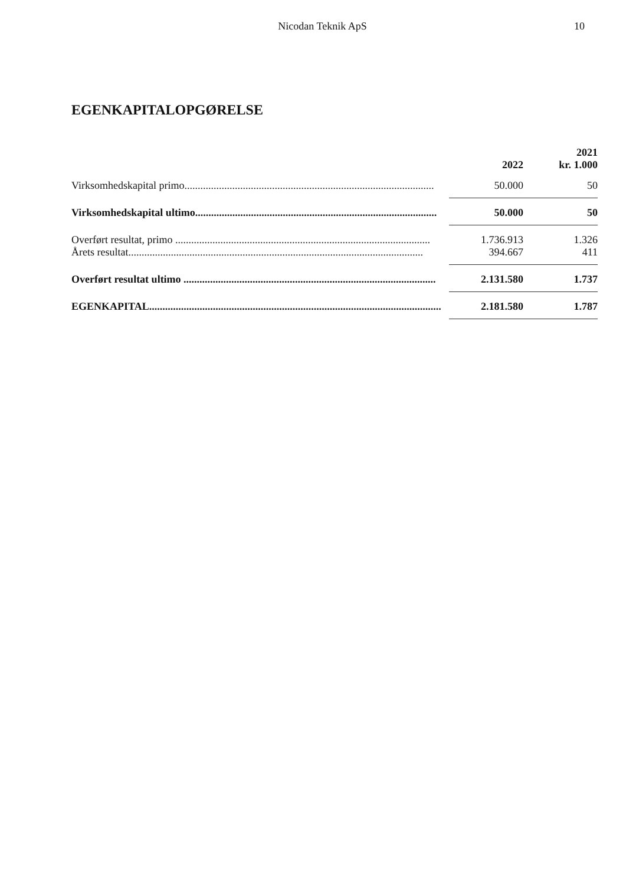Nicodan Teknik ApS 10
EGENKAPITALOPGØRELSE
| | 2022 | 2021 kr. 1.000 |
| --- | --- | --- |
| Virksomhedskapital primo.............................................................................................. | 50.000 | 50 |
| Virksomhedskapital ultimo........................................................................................... | 50.000 | 50 |
| Overført resultat, primo ................................................................................................ | 1.736.913 | 1.326 |
| Årets resultat............................................................................................................... | 394.667 | 411 |
| Overført resultat ultimo ............................................................................................... | 2.131.580 | 1.737 |
| EGENKAPITAL.............................................................................................................. | 2.181.580 | 1.787 |